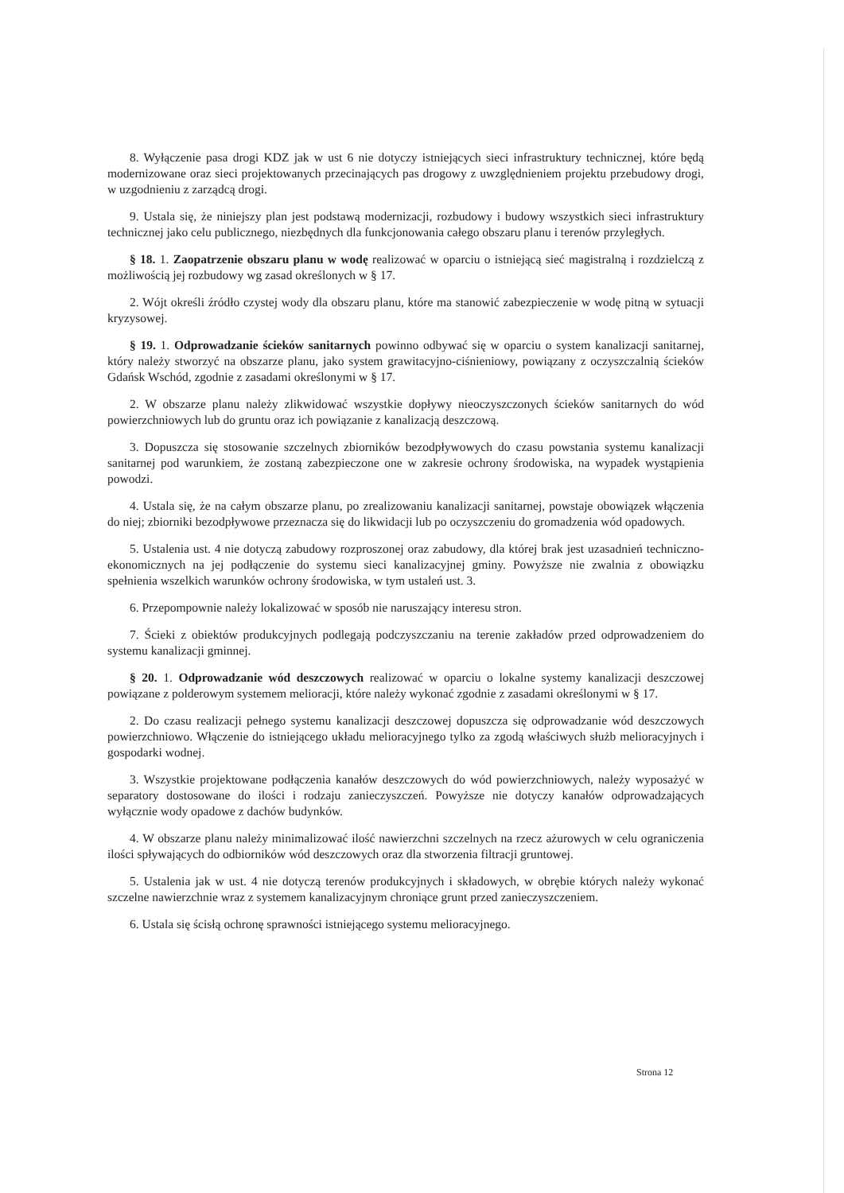8. Wyłączenie pasa drogi KDZ jak w ust 6 nie dotyczy istniejących sieci infrastruktury technicznej, które będą modernizowane oraz sieci projektowanych przecinających pas drogowy z uwzględnieniem projektu przebudowy drogi, w uzgodnieniu z zarządcą drogi.
9. Ustala się, że niniejszy plan jest podstawą modernizacji, rozbudowy i budowy wszystkich sieci infrastruktury technicznej jako celu publicznego, niezbędnych dla funkcjonowania całego obszaru planu i terenów przyległych.
§ 18. 1. Zaopatrzenie obszaru planu w wodę realizować w oparciu o istniejącą sieć magistralną i rozdzielczą z możliwością jej rozbudowy wg zasad określonych w § 17.
2. Wójt określi źródło czystej wody dla obszaru planu, które ma stanowić zabezpieczenie w wodę pitną w sytuacji kryzysowej.
§ 19. 1. Odprowadzanie ścieków sanitarnych powinno odbywać się w oparciu o system kanalizacji sanitarnej, który należy stworzyć na obszarze planu, jako system grawitacyjno-ciśnieniowy, powiązany z oczyszczalnią ścieków Gdańsk Wschód, zgodnie z zasadami określonymi w § 17.
2. W obszarze planu należy zlikwidować wszystkie dopływy nieoczyszczonych ścieków sanitarnych do wód powierzchniowych lub do gruntu oraz ich powiązanie z kanalizacją deszczową.
3. Dopuszcza się stosowanie szczelnych zbiorników bezodpływowych do czasu powstania systemu kanalizacji sanitarnej pod warunkiem, że zostaną zabezpieczone one w zakresie ochrony środowiska, na wypadek wystąpienia powodzi.
4. Ustala się, że na całym obszarze planu, po zrealizowaniu kanalizacji sanitarnej, powstaje obowiązek włączenia do niej; zbiorniki bezodpływowe przeznacza się do likwidacji lub po oczyszczeniu do gromadzenia wód opadowych.
5. Ustalenia ust. 4 nie dotyczą zabudowy rozproszonej oraz zabudowy, dla której brak jest uzasadnień techniczno-ekonomicznych na jej podłączenie do systemu sieci kanalizacyjnej gminy. Powyższe nie zwalnia z obowiązku spełnienia wszelkich warunków ochrony środowiska, w tym ustaleń ust. 3.
6. Przepompownie należy lokalizować w sposób nie naruszający interesu stron.
7. Ścieki z obiektów produkcyjnych podlegają podczyszczaniu na terenie zakładów przed odprowadzeniem do systemu kanalizacji gminnej.
§ 20. 1. Odprowadzanie wód deszczowych realizować w oparciu o lokalne systemy kanalizacji deszczowej powiązane z polderowym systemem melioracji, które należy wykonać zgodnie z zasadami określonymi w § 17.
2. Do czasu realizacji pełnego systemu kanalizacji deszczowej dopuszcza się odprowadzanie wód deszczowych powierzchniowo. Włączenie do istniejącego układu melioracyjnego tylko za zgodą właściwych służb melioracyjnych i gospodarki wodnej.
3. Wszystkie projektowane podłączenia kanałów deszczowych do wód powierzchniowych, należy wyposażyć w separatory dostosowane do ilości i rodzaju zanieczyszczeń. Powyższe nie dotyczy kanałów odprowadzających wyłącznie wody opadowe z dachów budynków.
4. W obszarze planu należy minimalizować ilość nawierzchni szczelnych na rzecz ażurowych w celu ograniczenia ilości spływających do odbiorników wód deszczowych oraz dla stworzenia filtracji gruntowej.
5. Ustalenia jak w ust. 4 nie dotyczą terenów produkcyjnych i składowych, w obrębie których należy wykonać szczelne nawierzchnie wraz z systemem kanalizacyjnym chroniące grunt przed zanieczyszczeniem.
6. Ustala się ścisłą ochronę sprawności istniejącego systemu melioracyjnego.
Strona 12